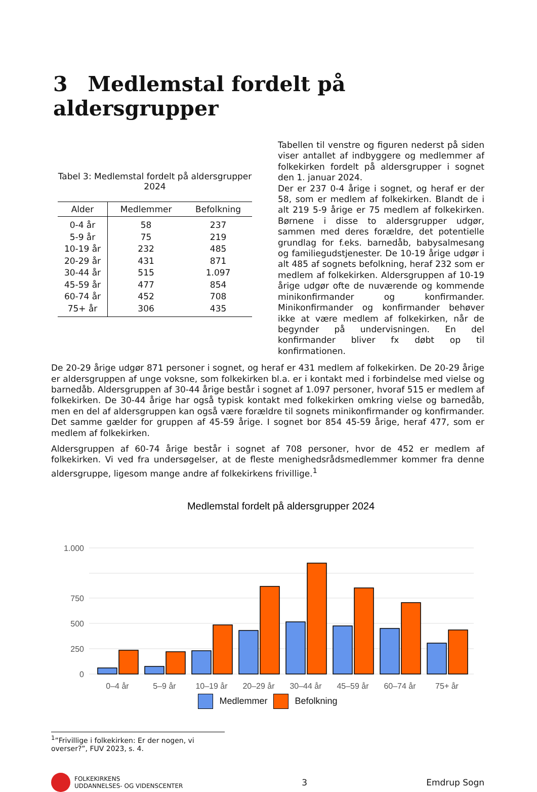3 Medlemstal fordelt på aldersgrupper
Tabel 3: Medlemstal fordelt på aldersgrupper
2024
| Alder | Medlemmer | Befolkning |
| --- | --- | --- |
| 0-4 år | 58 | 237 |
| 5-9 år | 75 | 219 |
| 10-19 år | 232 | 485 |
| 20-29 år | 431 | 871 |
| 30-44 år | 515 | 1.097 |
| 45-59 år | 477 | 854 |
| 60-74 år | 452 | 708 |
| 75+ år | 306 | 435 |
Tabellen til venstre og figuren nederst på siden viser antallet af indbyggere og medlemmer af folkekirken fordelt på aldersgrupper i sognet den 1. januar 2024.
Der er 237 0-4 årige i sognet, og heraf er der 58, som er medlem af folkekirken. Blandt de i alt 219 5-9 årige er 75 medlem af folkekirken. Børnene i disse to aldersgrupper udgør, sammen med deres forældre, det potentielle grundlag for f.eks. barnedåb, babysalmesang og familiegudstjenester. De 10-19 årige udgør i alt 485 af sognets befolkning, heraf 232 som er medlem af folkekirken. Aldersgruppen af 10-19 årige udgør ofte de nuværende og kommende minikonfirmander og konfirmander. Minikonfirmander og konfirmander behøver ikke at være medlem af folkekirken, når de begynder på undervisningen. En del konfirmander bliver fx døbt op til konfirmationen.
De 20-29 årige udgør 871 personer i sognet, og heraf er 431 medlem af folkekirken. De 20-29 årige er aldersgruppen af unge voksne, som folkekirken bl.a. er i kontakt med i forbindelse med vielse og barnedåb. Aldersgruppen af 30-44 årige består i sognet af 1.097 personer, hvoraf 515 er medlem af folkekirken. De 30-44 årige har også typisk kontakt med folkekirken omkring vielse og barnedåb, men en del af aldersgruppen kan også være forældre til sognets minikonfirmander og konfirmander. Det samme gælder for gruppen af 45-59 årige. I sognet bor 854 45-59 årige, heraf 477, som er medlem af folkekirken.
Aldersgruppen af 60-74 årige består i sognet af 708 personer, hvor de 452 er medlem af folkekirken. Vi ved fra undersøgelser, at de fleste menighedsrådsmedlemmer kommer fra denne aldersgruppe, ligesom mange andre af folkekirkens frivillige.<sup>1</sup>
Medlemstal fordelt på aldersgrupper 2024
0
250
500
750
1.000
0–4 år
5–9 år
10–19 år
20–29 år
30–44 år
45–59 år
60–74 år
75+ år
Medlemmer Befolkning
<sup>1</sup>”Frivillige i folkekirken: Er der nogen, vi overser?”, FUV 2023, s. 4.
FOLKEKIRKENS
UDDANNELSES- OG VIDENSCENTER
3 Emdrup Sogn